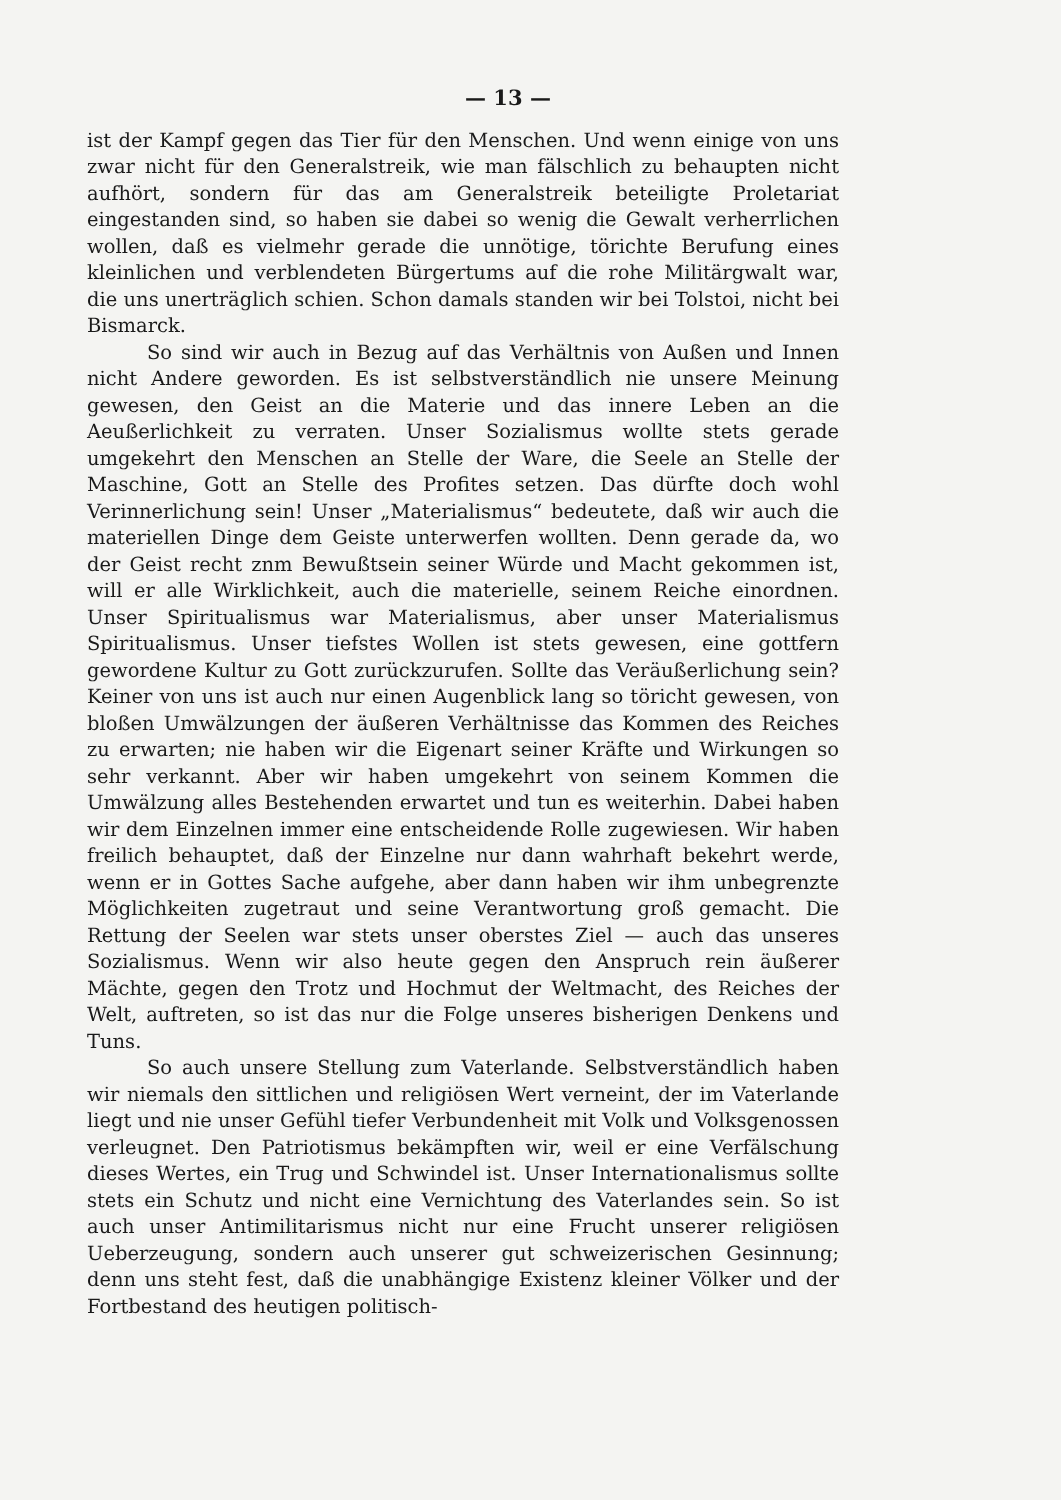— 13 —
ist der Kampf gegen das Tier für den Menschen. Und wenn einige von uns zwar nicht für den Generalstreik, wie man fälschlich zu behaupten nicht aufhört, sondern für das am Generalstreik beteiligte Proletariat eingestanden sind, so haben sie dabei so wenig die Gewalt verherrlichen wollen, daß es vielmehr gerade die unnötige, törichte Berufung eines kleinlichen und verblendeten Bürgertums auf die rohe Militärgwalt war, die uns unerträglich schien. Schon damals standen wir bei Tolstoi, nicht bei Bismarck.
So sind wir auch in Bezug auf das Verhältnis von Außen und Innen nicht Andere geworden. Es ist selbstverständlich nie unsere Meinung gewesen, den Geist an die Materie und das innere Leben an die Aeußerlichkeit zu verraten. Unser Sozialismus wollte stets gerade umgekehrt den Menschen an Stelle der Ware, die Seele an Stelle der Maschine, Gott an Stelle des Profites setzen. Das dürfte doch wohl Verinnerlichung sein! Unser „Materialismus“ bedeutete, daß wir auch die materiellen Dinge dem Geiste unterwerfen wollten. Denn gerade da, wo der Geist recht znm Bewußtsein seiner Würde und Macht gekommen ist, will er alle Wirklichkeit, auch die materielle, seinem Reiche einordnen. Unser Spiritualismus war Materialismus, aber unser Materialismus Spiritualismus. Unser tiefstes Wollen ist stets gewesen, eine gottfern gewordene Kultur zu Gott zurückzurufen. Sollte das Veräußerlichung sein? Keiner von uns ist auch nur einen Augenblick lang so töricht gewesen, von bloßen Umwälzungen der äußeren Verhältnisse das Kommen des Reiches zu erwarten; nie haben wir die Eigenart seiner Kräfte und Wirkungen so sehr verkannt. Aber wir haben umgekehrt von seinem Kommen die Umwälzung alles Bestehenden erwartet und tun es weiterhin. Dabei haben wir dem Einzelnen immer eine entscheidende Rolle zugewiesen. Wir haben freilich behauptet, daß der Einzelne nur dann wahrhaft bekehrt werde, wenn er in Gottes Sache aufgehe, aber dann haben wir ihm unbegrenzte Möglichkeiten zugetraut und seine Verantwortung groß gemacht. Die Rettung der Seelen war stets unser oberstes Ziel — auch das unseres Sozialismus. Wenn wir also heute gegen den Anspruch rein äußerer Mächte, gegen den Trotz und Hochmut der Weltmacht, des Reiches der Welt, auftreten, so ist das nur die Folge unseres bisherigen Denkens und Tuns.
So auch unsere Stellung zum Vaterlande. Selbstverständlich haben wir niemals den sittlichen und religiösen Wert verneint, der im Vaterlande liegt und nie unser Gefühl tiefer Verbundenheit mit Volk und Volksgenossen verleugnet. Den Patriotismus bekämpften wir, weil er eine Verfälschung dieses Wertes, ein Trug und Schwindel ist. Unser Internationalismus sollte stets ein Schutz und nicht eine Vernichtung des Vaterlandes sein. So ist auch unser Antimilitarismus nicht nur eine Frucht unserer religiösen Ueberzeugung, sondern auch unserer gut schweizerischen Gesinnung; denn uns steht fest, daß die unabhängige Existenz kleiner Völker und der Fortbestand des heutigen politisch-